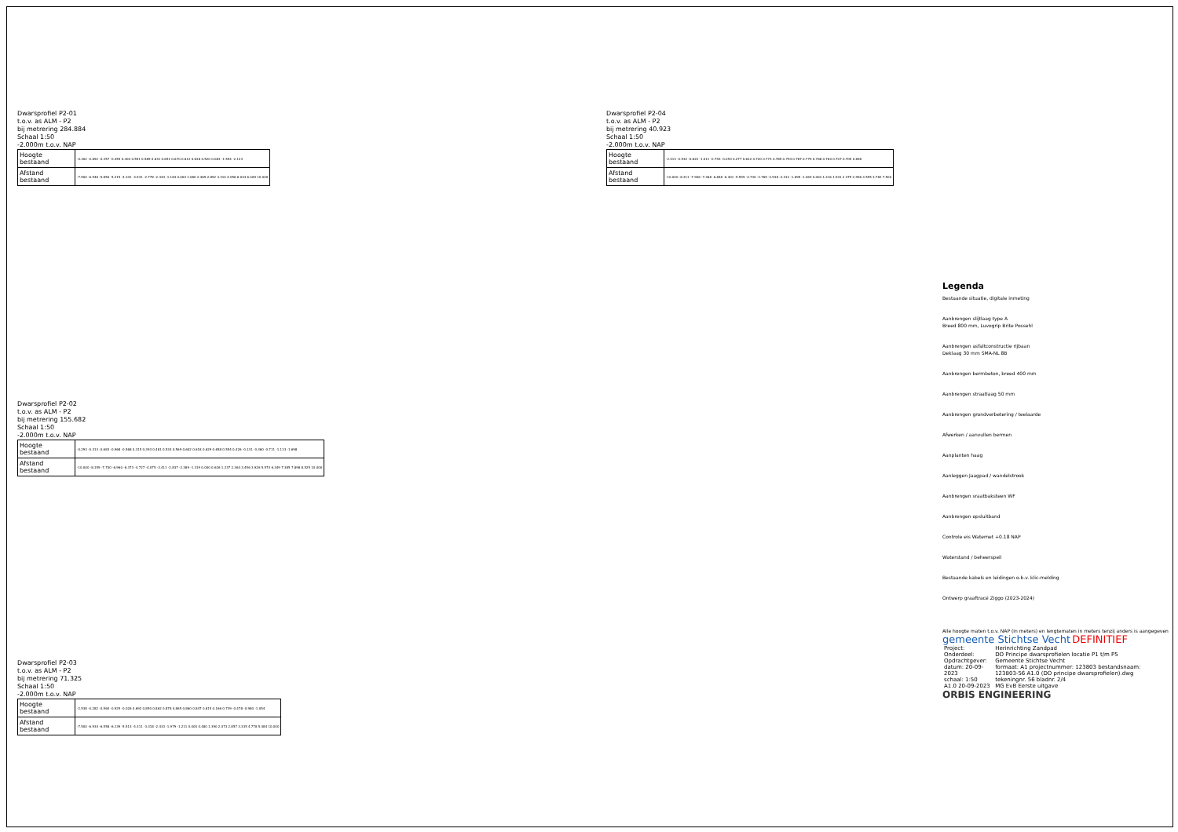Dwarsprofiel P2-01
t.o.v. as ALM - P2
bij metrering 284.884
Schaal 1:50
-2.000m t.o.v. NAP
| Hoogte bestaand | -0.302 -0.692 -0.357 -0.459 0.300 0.551 0.589 0.631 0.651 0.670 0.612 0.636 0.520 0.083 -1.554 -2.123 |
| Afstand bestaand | -7.500 -6.546 -5.850 -5.215 -4.341 -3.931 -2.778 -2.344 -1.183 0.000 1.080 2.469 2.892 3.310 4.056 6.043 6.469 10.000 |
Dwarsprofiel P2-04
t.o.v. as ALM - P2
bij metrering 40.923
Schaal 1:50
-2.000m t.o.v. NAP
| Hoogte bestaand | -2.413 -0.932 -0.822 -1.011 -0.793 -0.053 0.277 0.632 0.720 0.773 0.785 0.794 0.787 0.779 0.768 0.760 0.707 0.705 0.698 |
| Afstand bestaand | -10.000 -8.311 -7.906 -7.368 -6.848 -6.401 -5.595 -4.730 -3.765 -2.938 -2.412 -1.695 -1.269 0.000 1.216 1.941 2.375 2.996 3.595 3.782 7.500 |
Dwarsprofiel P2-02
t.o.v. as ALM - P2
bij metrering 155.682
Schaal 1:50
-2.000m t.o.v. NAP
| Hoogte bestaand | -0.293 -0.313 -0.683 -0.968 -0.568 0.315 0.393 0.481 0.534 0.569 0.602 0.618 0.629 0.658 0.554 0.426 -0.131 -0.360 -0.711 -1.113 -1.698 |
| Afstand bestaand | -10.000 -8.159 -7.700 -6.960 -6.373 -4.727 -4.075 -3.411 -2.837 -2.389 -1.319 0.000 0.626 1.237 2.364 3.456 3.926 5.574 6.349 7.385 7.898 8.525 10.000 |
Legenda
Bestaande situatie, digitale inmeting
Aanbrengen slijtlaag type A
Breed 800 mm, Luvogrip Brite Possehl
Aanbrengen asfaltconstructie rijbaan
Deklaag 30 mm SMA-NL 8B
Aanbrengen bermbeton, breed 400 mm
Aanbrengen straatlaag 50 mm
Aanbrengen grondverbetering / teelaarde
Afwerken / aanvullen bermen
Aanplanten haag
Aanleggen Jaagpad / wandelstrook
Aanbrengen sraatbaksteen WF
Aanbrengen opsluitband
Controle eis Waternet +0.18 NAP
Waterstand / beheerspeil
Bestaande kabels en leidingen o.b.v. klic-melding
Ontwerp graaftracé Ziggo (2023-2024)
Dwarsprofiel P2-03
t.o.v. as ALM - P2
bij metrering 71.325
Schaal 1:50
-2.000m t.o.v. NAP
| Hoogte bestaand | -2.538 -0.282 -0.560 -0.925 -0.026 0.692 0.850 0.862 0.878 0.865 0.860 0.847 0.815 0.166 0.739 -0.478 -0.980 -1.054 |
| Afstand bestaand | -7.500 -6.934 -6.558 -6.139 -5.513 -4.311 -3.318 -2.433 -1.979 -1.211 0.000 0.480 1.390 2.073 2.857 3.335 4.778 5.484 10.000 |
Alle hoogte maten t.o.v. NAP (in meters) en lengtematen in meters tenzij anders is aangegeven
gemeente Stichtse Vecht DEFINITIEF
| Project: | Herinrichting Zandpad |
| Onderdeel: | DO Principe dwarsprofielen locatie P1 t/m P5 |
| Opdrachtgever: | Gemeente Stichtse Vecht |
| datum: 20-09-2023 | formaat: A1 projectnummer: 123803 bestandsnaam: 123803-56 A1.0 (DO principe dwarsprofielen).dwg |
| schaal: 1:50 | tekeningnr. 56 bladnr. 2/4 |
| A1.0 20-09-2023 | MG EvB Eerste uitgave |
ORBIS ENGINEERING